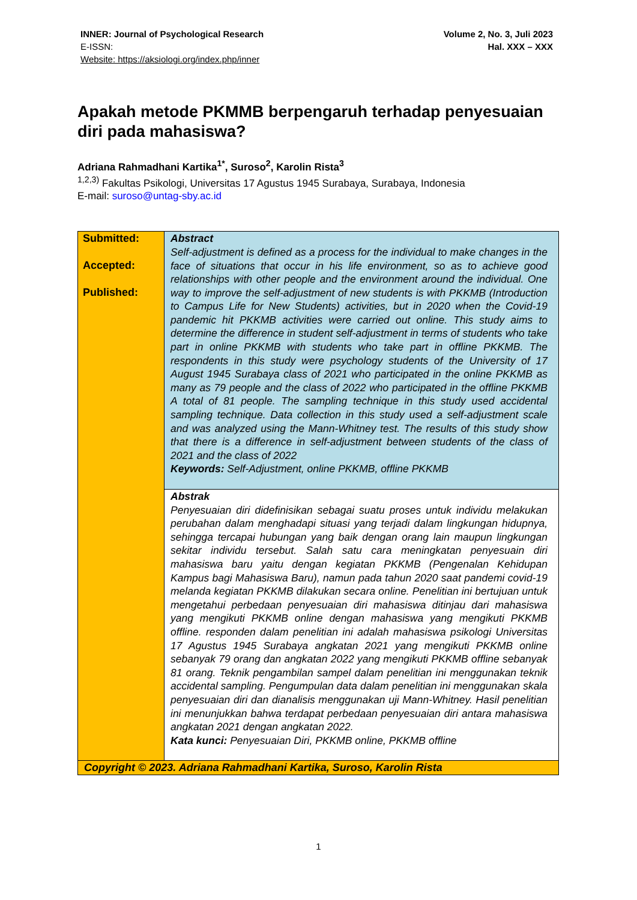INNER: Journal of Psychological Research
E-ISSN:
Website: https://aksiologi.org/index.php/inner
Volume 2, No. 3, Juli 2023
Hal. XXX – XXX
Apakah metode PKMMB berpengaruh terhadap penyesuaian diri pada mahasiswa?
Adriana Rahmadhani Kartika<sup>1*</sup>, Suroso<sup>2</sup>, Karolin Rista<sup>3</sup>
<sup>1,2,3)</sup> Fakultas Psikologi, Universitas 17 Agustus 1945 Surabaya, Surabaya, Indonesia
E-mail: suroso@untag-sby.ac.id
| Submitted: Accepted: Published: | Abstract Self-adjustment is defined as a process for the individual to make changes in the face of situations that occur in his life environment, so as to achieve good relationships with other people and the environment around the individual. One way to improve the self-adjustment of new students is with PKKMB (Introduction to Campus Life for New Students) activities, but in 2020 when the Covid-19 pandemic hit PKKMB activities were carried out online. This study aims to determine the difference in student self-adjustment in terms of students who take part in online PKKMB with students who take part in offline PKKMB. The respondents in this study were psychology students of the University of 17 August 1945 Surabaya class of 2021 who participated in the online PKKMB as many as 79 people and the class of 2022 who participated in the offline PKKMB A total of 81 people. The sampling technique in this study used accidental sampling technique. Data collection in this study used a self-adjustment scale and was analyzed using the Mann-Whitney test. The results of this study show that there is a difference in self-adjustment between students of the class of 2021 and the class of 2022 Keywords: Self-Adjustment, online PKKMB, offline PKKMB |
| | Abstrak Penyesuaian diri didefinisikan sebagai suatu proses untuk individu melakukan perubahan dalam menghadapi situasi yang terjadi dalam lingkungan hidupnya, sehingga tercapai hubungan yang baik dengan orang lain maupun lingkungan sekitar individu tersebut. Salah satu cara meningkatan penyesuain diri mahasiswa baru yaitu dengan kegiatan PKKMB (Pengenalan Kehidupan Kampus bagi Mahasiswa Baru), namun pada tahun 2020 saat pandemi covid-19 melanda kegiatan PKKMB dilakukan secara online. Penelitian ini bertujuan untuk mengetahui perbedaan penyesuaian diri mahasiswa ditinjau dari mahasiswa yang mengikuti PKKMB online dengan mahasiswa yang mengikuti PKKMB offline. responden dalam penelitian ini adalah mahasiswa psikologi Universitas 17 Agustus 1945 Surabaya angkatan 2021 yang mengikuti PKKMB online sebanyak 79 orang dan angkatan 2022 yang mengikuti PKKMB offline sebanyak 81 orang. Teknik pengambilan sampel dalam penelitian ini menggunakan teknik accidental sampling. Pengumpulan data dalam penelitian ini menggunakan skala penyesuaian diri dan dianalisis menggunakan uji Mann-Whitney. Hasil penelitian ini menunjukkan bahwa terdapat perbedaan penyesuaian diri antara mahasiswa angkatan 2021 dengan angkatan 2022. Kata kunci: Penyesuaian Diri, PKKMB online, PKKMB offline |
| Copyright © 2023. Adriana Rahmadhani Kartika, Suroso, Karolin Rista | |
1